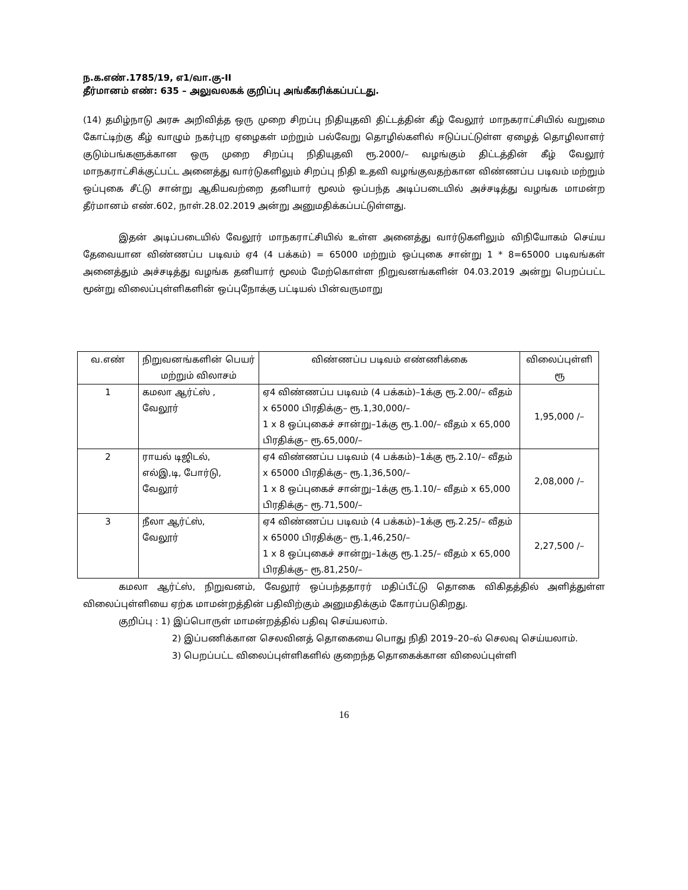ந.க.எண்.1785/19, எ1/வா.கு-II
தீர்மானம் எண்: 635 – அலுவலகக் குறிப்பு அங்கீகரிக்கப்பட்டது.
(14) தமிழ்நாடு அரசு அறிவித்த ஒரு முறை சிறப்பு நிதியுதவி திட்டத்தின் கீழ் வேலூர் மாநகராட்சியில் வறுமை கோட்டிற்கு கீழ் வாழும் நகர்புற ஏழைகள் மற்றும் பல்வேறு தொழில்களில் ஈடுப்பட்டுள்ள ஏழைத் தொழிலாளர் குடும்பங்களுக்கான ஒரு முறை சிறப்பு நிதியுதவி ரூ.2000/– வழங்கும் திட்டத்தின் கீழ் வேலூர் மாநகராட்சிக்குட்பட்ட அனைத்து வார்டுகளிலும் சிறப்பு நிதி உதவி வழங்குவதற்கான விண்ணப்ப படிவம் மற்றும் ஒப்புகை சீட்டு சான்று ஆகியவற்றை தனியார் மூலம் ஒப்பந்த அடிப்படையில் அச்சடித்து வழங்க மாமன்ற தீர்மானம் எண்.602, நாள்.28.02.2019 அன்று அனுமதிக்கப்பட்டுள்ளது.
இதன் அடிப்படையில் வேலூர் மாநகராட்சியில் உள்ள அனைத்து வார்டுகளிலும் விநியோகம் செய்ய தேவையான விண்ணப்ப படிவம் ஏ4 (4 பக்கம்) = 65000 மற்றும் ஒப்புகை சான்று 1 * 8=65000 படிவங்கள் அனைத்தும் அச்சடித்து வழங்க தனியார் மூலம் மேற்கொள்ள நிறுவனங்களின் 04.03.2019 அன்று பெறப்பட்ட மூன்று விலைப்புள்ளிகளின் ஒப்புநோக்கு பட்டியல் பின்வருமாறு
| வ.எண் | நிறுவனங்களின் பெயர் மற்றும் விலாசம் | விண்ணப்ப படிவம் எண்ணிக்கை | விலைப்புள்ளி ரூ |
| --- | --- | --- | --- |
| 1 | கமலா ஆர்ட்ஸ் , வேலூர் | ஏ4 விண்ணப்ப படிவம் (4 பக்கம்)–1க்கு ரூ.2.00/– வீதம் x 65000 பிரதிக்கு– ரூ.1,30,000/– 1 x 8 ஒப்புகைச் சான்று–1க்கு ரூ.1.00/– வீதம் x 65,000 பிரதிக்கு– ரூ.65,000/– | 1,95,000 /– |
| 2 | ராயல் டிஜிடல், எல்இ,டி, போர்டு, வேலூர் | ஏ4 விண்ணப்ப படிவம் (4 பக்கம்)–1க்கு ரூ.2.10/– வீதம் x 65000 பிரதிக்கு– ரூ.1,36,500/– 1 x 8 ஒப்புகைச் சான்று–1க்கு ரூ.1.10/– வீதம் x 65,000 பிரதிக்கு– ரூ.71,500/– | 2,08,000 /– |
| 3 | நீலா ஆர்ட்ஸ், வேலூர் | ஏ4 விண்ணப்ப படிவம் (4 பக்கம்)–1க்கு ரூ.2.25/– வீதம் x 65000 பிரதிக்கு– ரூ.1,46,250/– 1 x 8 ஒப்புகைச் சான்று–1க்கு ரூ.1.25/– வீதம் x 65,000 பிரதிக்கு– ரூ.81,250/– | 2,27,500 /– |
கமலா ஆர்ட்ஸ், நிறுவனம், வேலூர் ஒப்பந்ததாரர் மதிப்பீட்டு தொகை விகிதத்தில் அளித்துள்ள விலைப்புள்ளியை ஏற்க மாமன்றத்தின் பதிவிற்கும் அனுமதிக்கும் கோரப்படுகிறது.
குறிப்பு : 1) இப்பொருள் மாமன்றத்தில் பதிவு செய்யலாம்.
2) இப்பணிக்கான செலவினத் தொகையை பொது நிதி 2019–20–ல் செலவு செய்யலாம்.
3) பெறப்பட்ட விலைப்புள்ளிகளில் குறைந்த தொகைக்கான விலைப்புள்ளி
16